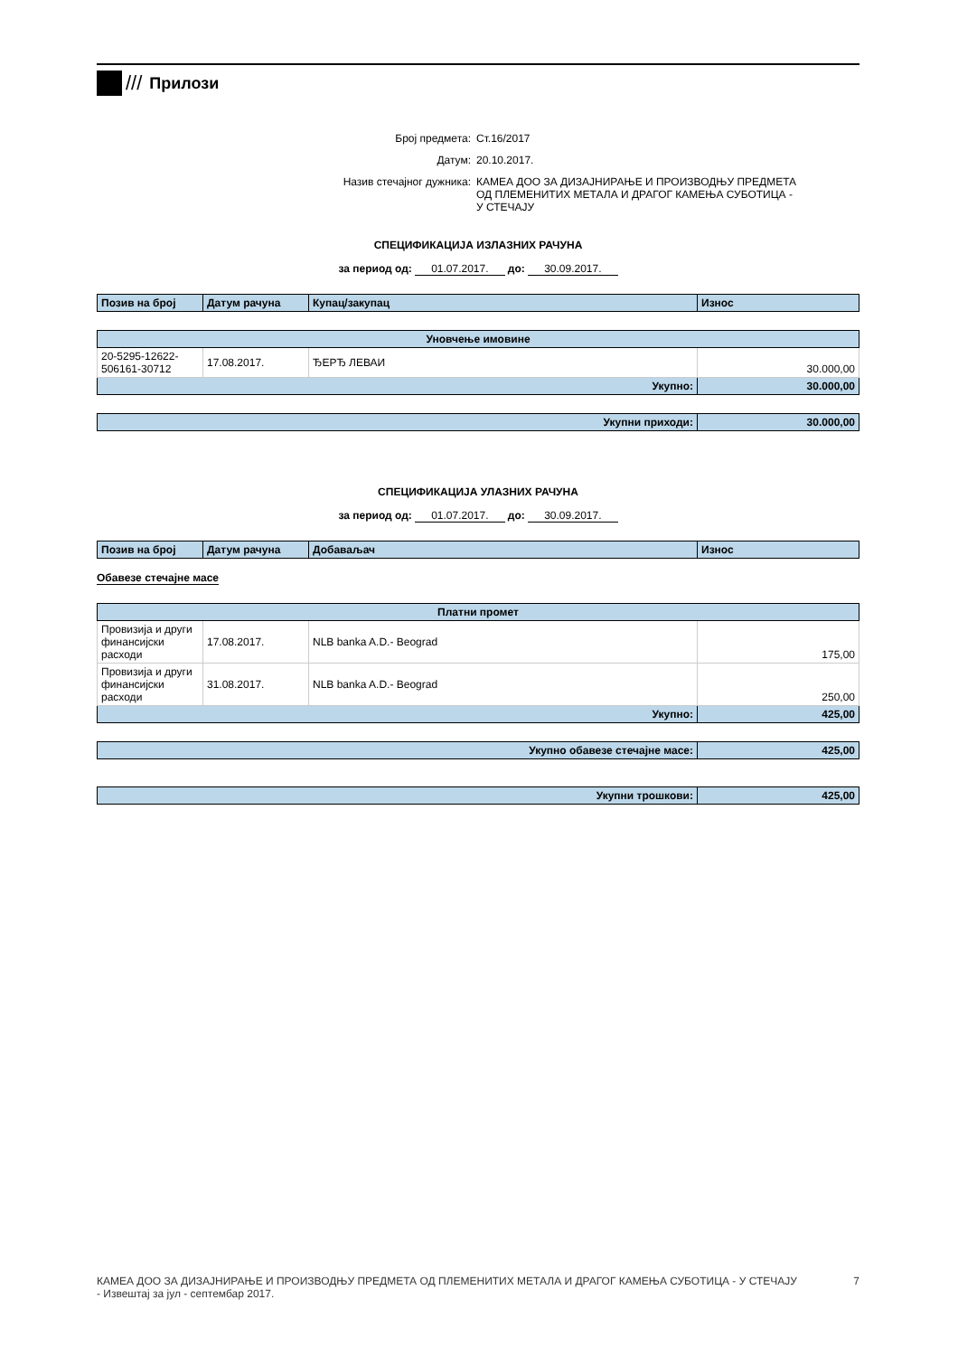///
Прилози
Број предмета:
Ст.16/2017
Датум:
20.10.2017.
Назив стечајног дужника:
КАМЕА ДОО ЗА ДИЗАЈНИРАЊЕ И ПРОИЗВОДЊУ ПРЕДМЕТА ОД ПЛЕМЕНИТИХ МЕТАЛА И ДРАГОГ КАМЕЊА СУБОТИЦА - У СТЕЧАЈУ
СПЕЦИФИКАЦИЈА ИЗЛАЗНИХ РАЧУНА
за период од: 01.07.2017. до: 30.09.2017.
| Позив на број | Датум рачуна | Купац/закупац | Износ |
| --- | --- | --- | --- |
| Уновчење имовине | | | |
| --- | --- | --- | --- |
| 20-5295-12622-506161-30712 | 17.08.2017. | ЂЕРЂ ЛЕВАИ | 30.000,00 |
| Укупно: | | | 30.000,00 |
| Укупни приходи: | 30.000,00 |
СПЕЦИФИКАЦИЈА УЛАЗНИХ РАЧУНА
за период од: 01.07.2017. до: 30.09.2017.
| Позив на број | Датум рачуна | Добаваљач | Износ |
| --- | --- | --- | --- |
Обавезе стечајне масе
| Платни промет | | | |
| --- | --- | --- | --- |
| Провизија и други финансијски расходи | 17.08.2017. | NLB banka A.D.- Beograd | 175,00 |
| Провизија и други финансијски расходи | 31.08.2017. | NLB banka A.D.- Beograd | 250,00 |
| Укупно: | | | 425,00 |
| Укупно обавезе стечајне масе: | 425,00 |
| Укупни трошкови: | 425,00 |
КАМЕА ДОО ЗА ДИЗАЈНИРАЊЕ И ПРОИЗВОДЊУ ПРЕДМЕТА ОД ПЛЕМЕНИТИХ МЕТАЛА И ДРАГОГ КАМЕЊА СУБОТИЦА - У СТЕЧАЈУ
- Извештај за јул - септембар 2017.
7